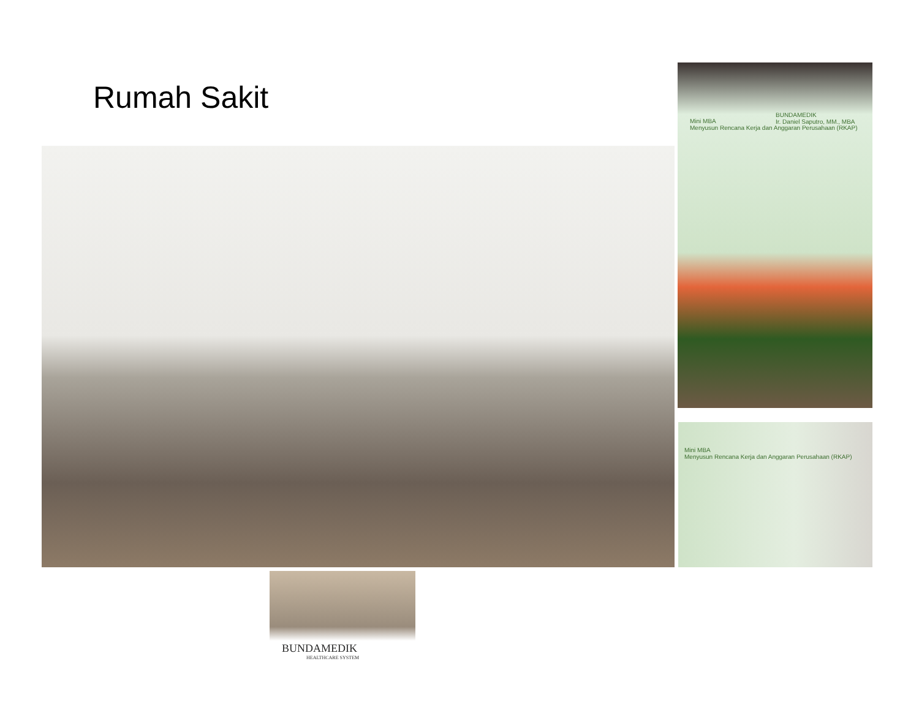Rumah Sakit
Mini MBA
Menyusun Rencana Kerja dan Anggaran Perusahaan (RKAP)
BUNDAMEDIK
Ir. Daniel Saputro, MM., MBA
Mini MBA
Menyusun Rencana Kerja dan Anggaran Perusahaan (RKAP)
BUNDAMEDIK
HEALTHCARE SYSTEM